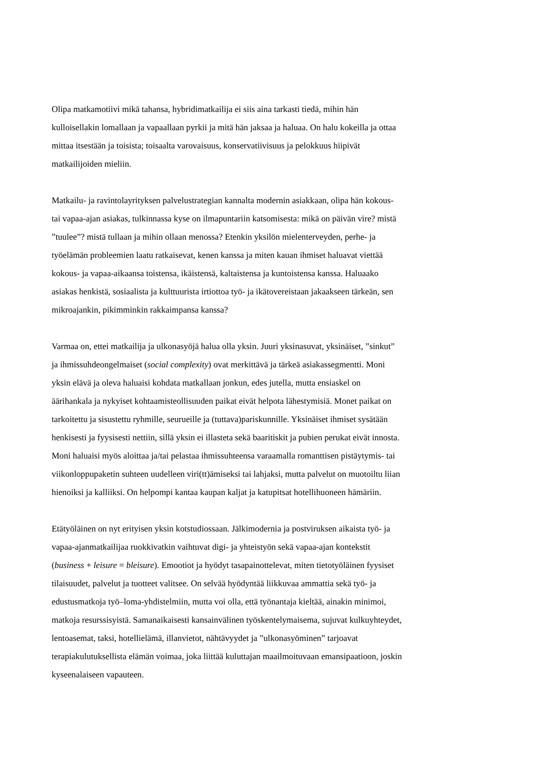Olipa matkamotiivi mikä tahansa, hybridimatkailija ei siis aina tarkasti tiedä, mihin hän
kulloisellakin lomallaan ja vapaallaan pyrkii ja mitä hän jaksaa ja haluaa. On halu kokeilla ja ottaa
mittaa itsestään ja toisista; toisaalta varovaisuus, konservatiivisuus ja pelokkuus hiipivät
matkailijoiden mieliin.
Matkailu- ja ravintolayrityksen palvelustrategian kannalta modernin asiakkaan, olipa hän kokous-
tai vapaa-ajan asiakas, tulkinnassa kyse on ilmapuntariin katsomisesta: mikä on päivän vire? mistä
”tuulee”? mistä tullaan ja mihin ollaan menossa? Etenkin yksilön mielenterveyden, perhe- ja
työelämän probleemien laatu ratkaisevat, kenen kanssa ja miten kauan ihmiset haluavat viettää
kokous- ja vapaa-aikaansa toistensa, ikäistensä, kaltaistensa ja kuntoistensa kanssa. Haluaako
asiakas henkistä, sosiaalista ja kulttuurista irtiottoa työ- ja ikätovereistaan jakaakseen tärkeän, sen
mikroajankin, pikimminkin rakkaimpansa kanssa?
Varmaa on, ettei matkailija ja ulkonasyöjä halua olla yksin. Juuri yksinasuvat, yksinäiset, ”sinkut”
ja ihmissuhdeongelmaiset (social complexity) ovat merkittävä ja tärkeä asiakassegmentti. Moni
yksin elävä ja oleva haluaisi kohdata matkallaan jonkun, edes jutella, mutta ensiaskel on
äärihankala ja nykyiset kohtaamisteollisuuden paikat eivät helpota lähestymisiä. Monet paikat on
tarkoitettu ja sisustettu ryhmille, seurueille ja (tuttava)pariskunnille. Yksinäiset ihmiset sysätään
henkisesti ja fyysisesti nettiin, sillä yksin ei illasteta sekä baaritiskit ja pubien perukat eivät innosta.
Moni haluaisi myös aloittaa ja/tai pelastaa ihmissuhteensa varaamalla romanttisen pistäytymis- tai
viikonloppupaketin suhteen uudelleen viri(tt)ämiseksi tai lahjaksi, mutta palvelut on muotoiltu liian
hienoiksi ja kalliiksi. On helpompi kantaa kaupan kaljat ja katupitsat hotellihuoneen hämäriin.
Etätyöläinen on nyt erityisen yksin kotstudiossaan. Jälkimodernia ja postviruksen aikaista työ- ja
vapaa-ajanmatkailijaa ruokkivatkin vaihtuvat digi- ja yhteistyön sekä vapaa-ajan kontekstit
(business + leisure = bleisure). Emootiot ja hyödyt tasapainottelevat, miten tietotyöläinen fyysiset
tilaisuudet, palvelut ja tuotteet valitsee. On selvää hyödyntää liikkuvaa ammattia sekä työ- ja
edustusmatkoja työ–loma-yhdistelmiin, mutta voi olla, että työnantaja kieltää, ainakin minimoi,
matkoja resurssisyistä. Samanaikaisesti kansainvälinen työskentelymaisema, sujuvat kulkuyhteydet,
lentoasemat, taksi, hotellielämä, illanvietot, nähtävyydet ja ”ulkonasyöminen” tarjoavat
terapiakulutuksellista elämän voimaa, joka liittää kuluttajan maailmoituvaan emansipaatioon, joskin
kyseenalaiseen vapauteen.